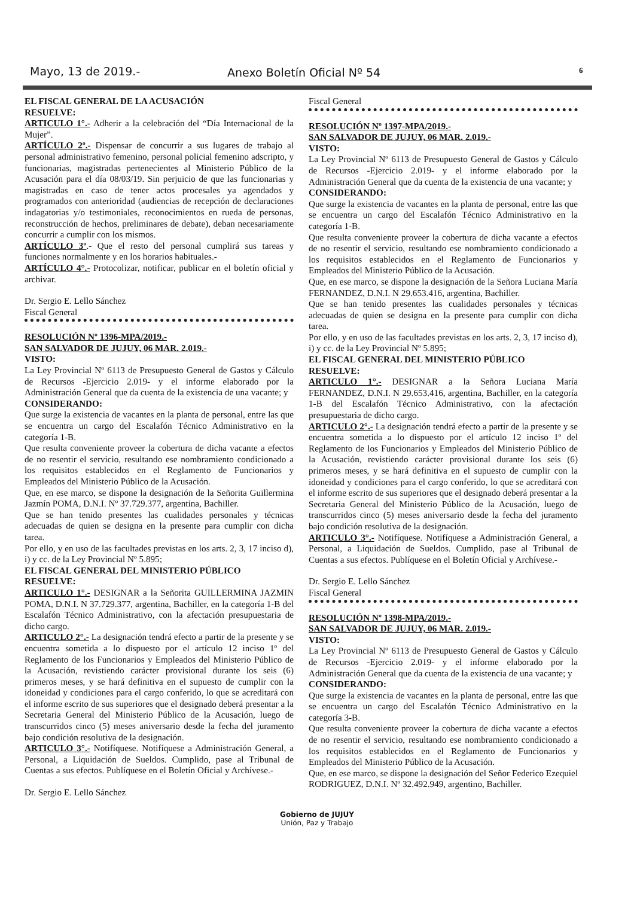Mayo, 13 de 2019.- Anexo Boletín Oficial Nº 54 6
EL FISCAL GENERAL DE LA ACUSACIÓN
RESUELVE:
ARTICULO 1°.- Adherir a la celebración del “Día Internacional de la Mujer”.
ARTÍCULO 2º.- Dispensar de concurrir a sus lugares de trabajo al personal administrativo femenino, personal policial femenino adscripto, y funcionarias, magistradas pertenecientes al Ministerio Público de la Acusación para el día 08/03/19. Sin perjuicio de que las funcionarias y magistradas en caso de tener actos procesales ya agendados y programados con anterioridad (audiencias de recepción de declaraciones indagatorias y/o testimoniales, reconocimientos en rueda de personas, reconstrucción de hechos, preliminares de debate), deban necesariamente concurrir a cumplir con los mismos.
ARTÍCULO 3º.- Que el resto del personal cumplirá sus tareas y funciones normalmente y en los horarios habituales.-
ARTÍCULO 4°.- Protocolizar, notificar, publicar en el boletín oficial y archivar.
Dr. Sergio E. Lello Sánchez
Fiscal General
RESOLUCIÓN Nº 1396-MPA/2019.-
SAN SALVADOR DE JUJUY, 06 MAR. 2.019.-
VISTO:
La Ley Provincial Nº 6113 de Presupuesto General de Gastos y Cálculo de Recursos -Ejercicio 2.019- y el informe elaborado por la Administración General que da cuenta de la existencia de una vacante; y
CONSIDERANDO:
Que surge la existencia de vacantes en la planta de personal, entre las que se encuentra un cargo del Escalafón Técnico Administrativo en la categoría 1-B.
Que resulta conveniente proveer la cobertura de dicha vacante a efectos de no resentir el servicio, resultando ese nombramiento condicionado a los requisitos establecidos en el Reglamento de Funcionarios y Empleados del Ministerio Público de la Acusación.
Que, en ese marco, se dispone la designación de la Señorita Guillermina Jazmín POMA, D.N.I. Nº 37.729.377, argentina, Bachiller.
Que se han tenido presentes las cualidades personales y técnicas adecuadas de quien se designa en la presente para cumplir con dicha tarea.
Por ello, y en uso de las facultades previstas en los arts. 2, 3, 17 inciso d), i) y cc. de la Ley Provincial Nº 5.895;
EL FISCAL GENERAL DEL MINISTERIO PÚBLICO
RESUELVE:
ARTICULO 1°.- DESIGNAR a la Señorita GUILLERMINA JAZMIN POMA, D.N.I. N 37.729.377, argentina, Bachiller, en la categoría 1-B del Escalafón Técnico Administrativo, con la afectación presupuestaria de dicho cargo.
ARTICULO 2°.- La designación tendrá efecto a partir de la presente y se encuentra sometida a lo dispuesto por el artículo 12 inciso 1º del Reglamento de los Funcionarios y Empleados del Ministerio Público de la Acusación, revistiendo carácter provisional durante los seis (6) primeros meses, y se hará definitiva en el supuesto de cumplir con la idoneidad y condiciones para el cargo conferido, lo que se acreditará con el informe escrito de sus superiores que el designado deberá presentar a la Secretaria General del Ministerio Público de la Acusación, luego de transcurridos cinco (5) meses aniversario desde la fecha del juramento bajo condición resolutiva de la designación.
ARTICULO 3°.- Notifíquese. Notifíquese a Administración General, a Personal, a Liquidación de Sueldos. Cumplido, pase al Tribunal de Cuentas a sus efectos. Publíquese en el Boletín Oficial y Archívese.-
Dr. Sergio E. Lello Sánchez
Fiscal General
RESOLUCIÓN Nº 1397-MPA/2019.-
SAN SALVADOR DE JUJUY, 06 MAR. 2.019.-
VISTO:
La Ley Provincial Nº 6113 de Presupuesto General de Gastos y Cálculo de Recursos -Ejercicio 2.019- y el informe elaborado por la Administración General que da cuenta de la existencia de una vacante; y
CONSIDERANDO:
Que surge la existencia de vacantes en la planta de personal, entre las que se encuentra un cargo del Escalafón Técnico Administrativo en la categoría 1-B.
Que resulta conveniente proveer la cobertura de dicha vacante a efectos de no resentir el servicio, resultando ese nombramiento condicionado a los requisitos establecidos en el Reglamento de Funcionarios y Empleados del Ministerio Público de la Acusación.
Que, en ese marco, se dispone la designación de la Señora Luciana María FERNANDEZ, D.N.I. N 29.653.416, argentina, Bachiller.
Que se han tenido presentes las cualidades personales y técnicas adecuadas de quien se designa en la presente para cumplir con dicha tarea.
Por ello, y en uso de las facultades previstas en los arts. 2, 3, 17 inciso d), i) y cc. de la Ley Provincial Nº 5.895;
EL FISCAL GENERAL DEL MINISTERIO PÚBLICO
RESUELVE:
ARTICULO 1°.- DESIGNAR a la Señora Luciana María FERNANDEZ, D.N.I. N 29.653.416, argentina, Bachiller, en la categoría 1-B del Escalafón Técnico Administrativo, con la afectación presupuestaria de dicho cargo.
ARTICULO 2°.- La designación tendrá efecto a partir de la presente y se encuentra sometida a lo dispuesto por el artículo 12 inciso 1º del Reglamento de los Funcionarios y Empleados del Ministerio Público de la Acusación, revistiendo carácter provisional durante los seis (6) primeros meses, y se hará definitiva en el supuesto de cumplir con la idoneidad y condiciones para el cargo conferido, lo que se acreditará con el informe escrito de sus superiores que el designado deberá presentar a la Secretaria General del Ministerio Público de la Acusación, luego de transcurridos cinco (5) meses aniversario desde la fecha del juramento bajo condición resolutiva de la designación.
ARTICULO 3°.- Notifíquese. Notifíquese a Administración General, a Personal, a Liquidación de Sueldos. Cumplido, pase al Tribunal de Cuentas a sus efectos. Publíquese en el Boletín Oficial y Archívese.-
Dr. Sergio E. Lello Sánchez
Fiscal General
RESOLUCIÓN Nº 1398-MPA/2019.-
SAN SALVADOR DE JUJUY, 06 MAR. 2.019.-
VISTO:
La Ley Provincial Nº 6113 de Presupuesto General de Gastos y Cálculo de Recursos -Ejercicio 2.019- y el informe elaborado por la Administración General que da cuenta de la existencia de una vacante; y
CONSIDERANDO:
Que surge la existencia de vacantes en la planta de personal, entre las que se encuentra un cargo del Escalafón Técnico Administrativo en la categoría 3-B.
Que resulta conveniente proveer la cobertura de dicha vacante a efectos de no resentir el servicio, resultando ese nombramiento condicionado a los requisitos establecidos en el Reglamento de Funcionarios y Empleados del Ministerio Público de la Acusación.
Que, en ese marco, se dispone la designación del Señor Federico Ezequiel RODRIGUEZ, D.N.I. Nº 32.492.949, argentino, Bachiller.
Gobierno de JUJUY
Unión, Paz y Trabajo